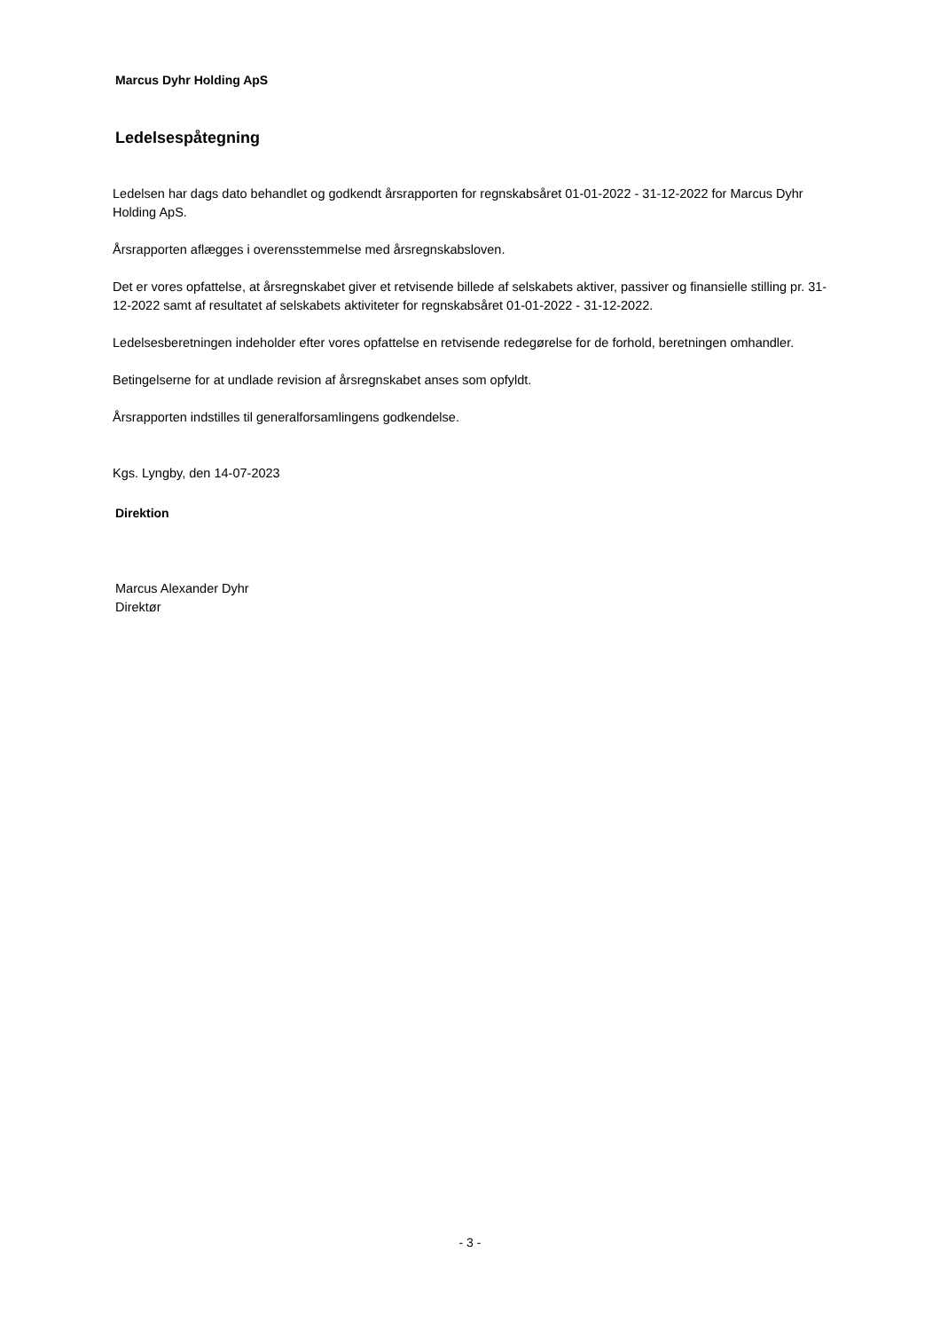Marcus Dyhr Holding ApS
Ledelsespåtegning
Ledelsen har dags dato behandlet og godkendt årsrapporten for regnskabsåret 01-01-2022 - 31-12-2022 for Marcus Dyhr Holding ApS.
Årsrapporten aflægges i overensstemmelse med årsregnskabsloven.
Det er vores opfattelse, at årsregnskabet giver et retvisende billede af selskabets aktiver, passiver og finansielle stilling pr. 31-12-2022 samt af resultatet af selskabets aktiviteter for regnskabsåret 01-01-2022 - 31-12-2022.
Ledelsesberetningen indeholder efter vores opfattelse en retvisende redegørelse for de forhold, beretningen omhandler.
Betingelserne for at undlade revision af årsregnskabet anses som opfyldt.
Årsrapporten indstilles til generalforsamlingens godkendelse.
Kgs. Lyngby, den 14-07-2023
Direktion
Marcus Alexander Dyhr
Direktør
- 3 -